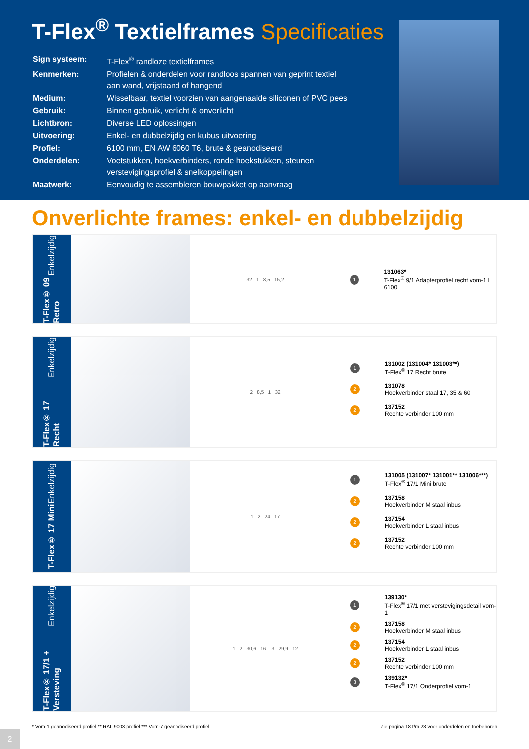T-Flex<sup>®</sup> Textielframes Specificaties
| Sign systeem: | T-Flex<sup>®</sup> randloze textielframes |
| Kenmerken: | Profielen & onderdelen voor randloos spannen van geprint textiel aan wand, vrijstaand of hangend |
| Medium: | Wisselbaar, textiel voorzien van aangenaaide siliconen of PVC pees |
| Gebruik: | Binnen gebruik, verlicht & onverlicht |
| Lichtbron: | Diverse LED oplossingen |
| Uitvoering: | Enkel- en dubbelzijdig en kubus uitvoering |
| Profiel: | 6100 mm, EN AW 6060 T6, brute & geanodiseerd |
| Onderdelen: | Voetstukken, hoekverbinders, ronde hoekstukken, steunen verstevigingsprofiel & snelkoppelingen |
| Maatwerk: | Eenvoudig te assembleren bouwpakket op aanvraag |
Onverlichte frames: enkel- en dubbelzijdig
T-Flex® 09 Retro Enkelzijdig
32 1 8,5 15,2
1
131063*
T-Flex<sup>®</sup> 9/1 Adapterprofiel recht vom-1 L 6100
T-Flex® 17 Recht Enkelzijdig
2 8,5 1 32
1
131002 (131004* 131003**)
T-Flex<sup>®</sup> 17 Recht brute
2
131078
Hoekverbinder staal 17, 35 & 60
2
137152
Rechte verbinder 100 mm
T-Flex® 17 Mini Enkelzijdig
1 2 24 17
1
131005 (131007* 131001** 131006***)
T-Flex<sup>®</sup> 17/1 Mini brute
2
137158
Hoekverbinder M staal inbus
2
137154
Hoekverbinder L staal inbus
2
137152
Rechte verbinder 100 mm
T-Flex® 17/1 + Versteving Enkelzijdig
1 2 30,6 16 3 29,9 12
1
139130*
T-Flex<sup>®</sup> 17/1 met verstevigingsdetail vom-1
2
137158
Hoekverbinder M staal inbus
2
137154
Hoekverbinder L staal inbus
2
137152
Rechte verbinder 100 mm
3
139132*
T-Flex<sup>®</sup> 17/1 Onderprofiel vom-1
* Vom-1 geanodiseerd profiel ** RAL 9003 profiel *** Vom-7 geanodiseerd profiel Zie pagina 18 t/m 23 voor onderdelen en toebehoren
2